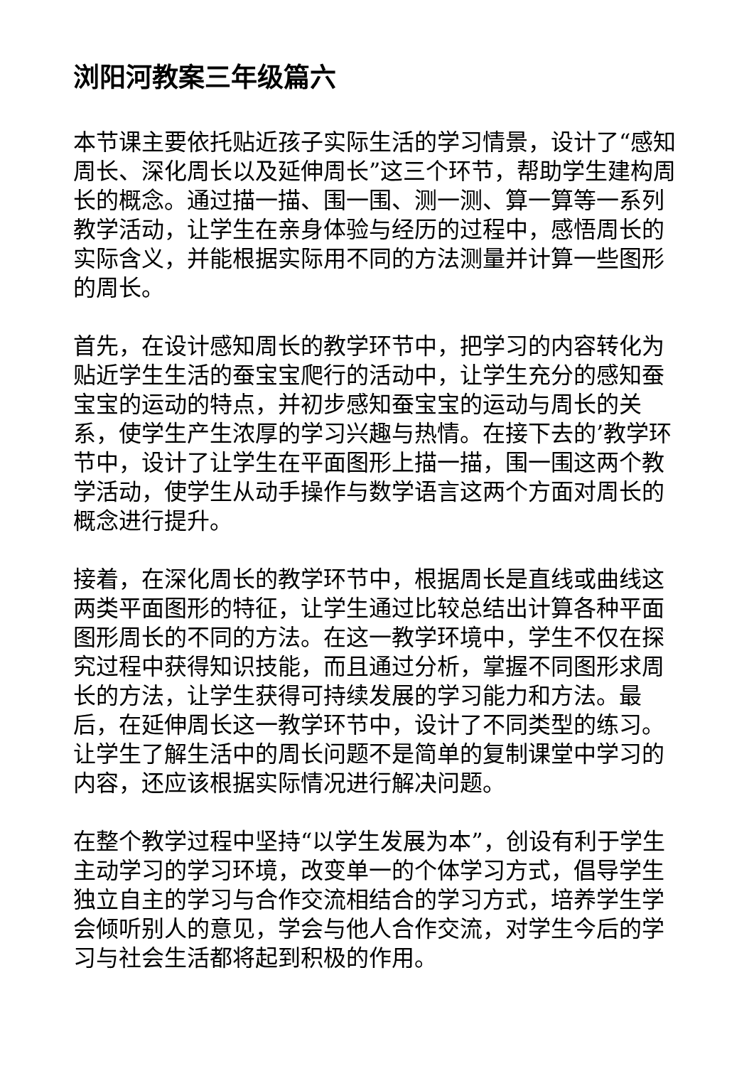浏阳河教案三年级篇六
本节课主要依托贴近孩子实际生活的学习情景，设计了“感知周长、深化周长以及延伸周长”这三个环节，帮助学生建构周长的概念。通过描一描、围一围、测一测、算一算等一系列教学活动，让学生在亲身体验与经历的过程中，感悟周长的实际含义，并能根据实际用不同的方法测量并计算一些图形的周长。
首先，在设计感知周长的教学环节中，把学习的内容转化为贴近学生生活的蚕宝宝爬行的活动中，让学生充分的感知蚕宝宝的运动的特点，并初步感知蚕宝宝的运动与周长的关系，使学生产生浓厚的学习兴趣与热情。在接下去的’教学环节中，设计了让学生在平面图形上描一描，围一围这两个教学活动，使学生从动手操作与数学语言这两个方面对周长的概念进行提升。
接着，在深化周长的教学环节中，根据周长是直线或曲线这两类平面图形的特征，让学生通过比较总结出计算各种平面图形周长的不同的方法。在这一教学环境中，学生不仅在探究过程中获得知识技能，而且通过分析，掌握不同图形求周长的方法，让学生获得可持续发展的学习能力和方法。最后，在延伸周长这一教学环节中，设计了不同类型的练习。让学生了解生活中的周长问题不是简单的复制课堂中学习的内容，还应该根据实际情况进行解决问题。
在整个教学过程中坚持“以学生发展为本”，创设有利于学生主动学习的学习环境，改变单一的个体学习方式，倡导学生独立自主的学习与合作交流相结合的学习方式，培养学生学会倾听别人的意见，学会与他人合作交流，对学生今后的学习与社会生活都将起到积极的作用。